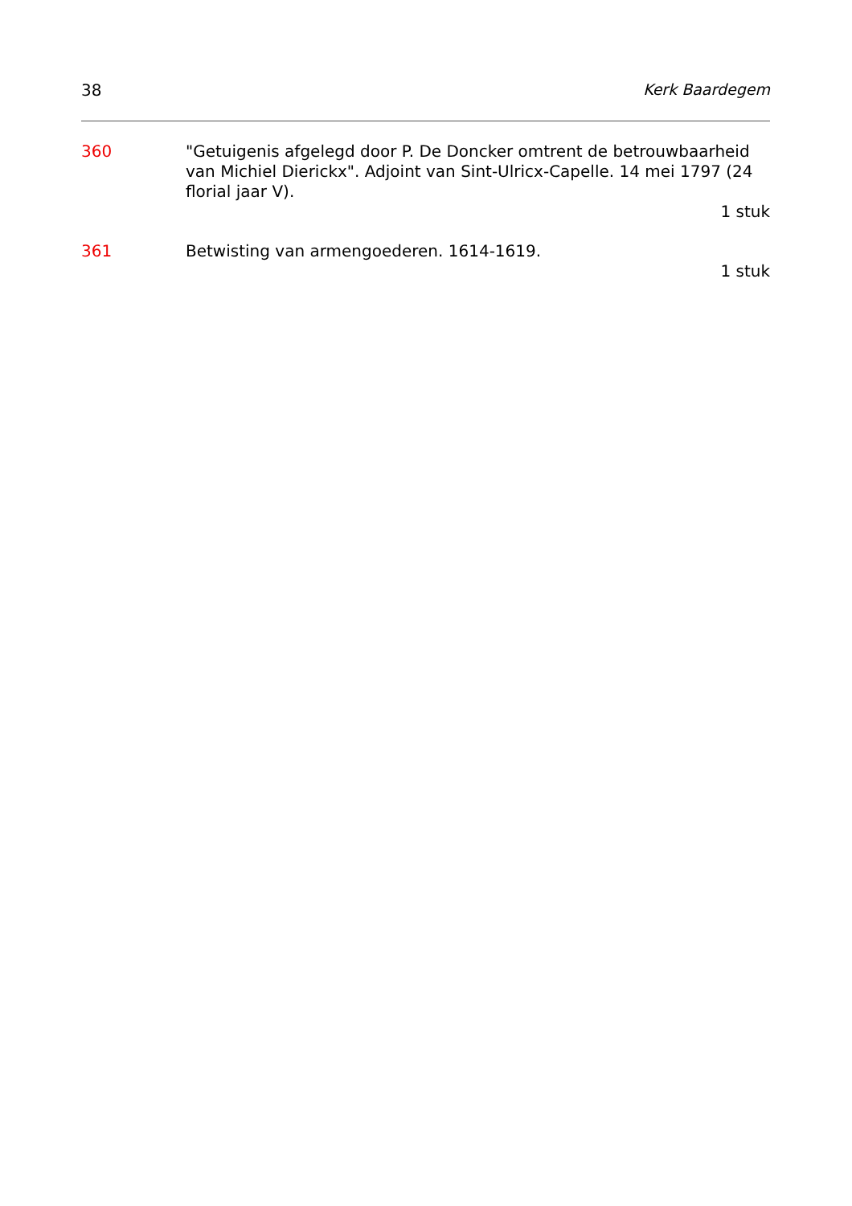38 Kerk Baardegem
360 "Getuigenis afgelegd door P. De Doncker omtrent de betrouwbaarheid van Michiel Dierickx". Adjoint van Sint-Ulricx-Capelle. 14 mei 1797 (24 florial jaar V).
1 stuk
361 Betwisting van armengoederen. 1614-1619.
1 stuk